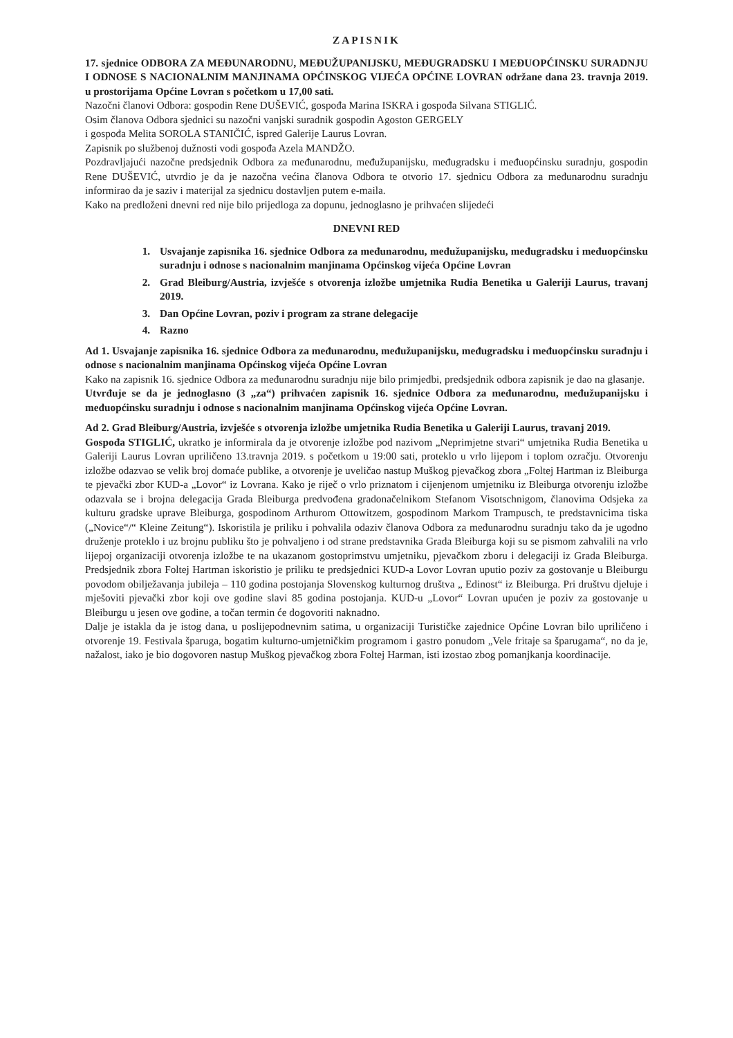ZAPISNIK
17. sjednice ODBORA ZA MEĐUNARODNU, MEĐUŽUPANIJSKU, MEĐUGRADSKU I MEĐUOPĆINSKU SURADNJU I ODNOSE S NACIONALNIM MANJINAMA OPĆINSKOG VIJEĆA OPĆINE LOVRAN održane dana 23. travnja 2019. u prostorijama Općine Lovran s početkom u 17,00 sati.
Nazočni članovi Odbora: gospodin Rene DUŠEVIĆ, gospođa Marina ISKRA i gospođa Silvana STIGLIĆ.
Osim članova Odbora sjednici su nazočni vanjski suradnik gospodin Agoston GERGELY
i gospođa Melita SOROLA STANIČIĆ, ispred Galerije Laurus Lovran.
Zapisnik po službenoj dužnosti vodi gospođa Azela MANDŽO.
Pozdravljajući nazočne predsjednik Odbora za međunarodnu, međužupanijsku, međugradsku i međuopćinsku suradnju, gospodin Rene DUŠEVIĆ, utvrdio je da je nazočna većina članova Odbora te otvorio 17. sjednicu Odbora za međunarodnu suradnju informirao da je saziv i materijal za sjednicu dostavljen putem e-maila.
Kako na predloženi dnevni red nije bilo prijedloga za dopunu, jednoglasno je prihvaćen slijedeći
DNEVNI RED
1. Usvajanje zapisnika 16. sjednice Odbora za međunarodnu, međužupanijsku, međugradsku i međuopćinsku suradnju i odnose s nacionalnim manjinama Općinskog vijeća Općine Lovran
2. Grad Bleiburg/Austria, izvješće s otvorenja izložbe umjetnika Rudia Benetika u Galeriji Laurus, travanj 2019.
3. Dan Općine Lovran, poziv i program za strane delegacije
4. Razno
Ad 1. Usvajanje zapisnika 16. sjednice Odbora za međunarodnu, međužupanijsku, međugradsku i međuopćinsku suradnju i odnose s nacionalnim manjinama Općinskog vijeća Općine Lovran
Kako na zapisnik 16. sjednice Odbora za međunarodnu suradnju nije bilo primjedbi, predsjednik odbora zapisnik je dao na glasanje.
Utvrđuje se da je jednoglasno (3 „za“) prihvaćen zapisnik 16. sjednice Odbora za međunarodnu, međužupanijsku i međuopćinsku suradnju i odnose s nacionalnim manjinama Općinskog vijeća Općine Lovran.
Ad 2. Grad Bleiburg/Austria, izvješće s otvorenja izložbe umjetnika Rudia Benetika u Galeriji Laurus, travanj 2019.
Gospođa STIGLIĆ, ukratko je informirala da je otvorenje izložbe pod nazivom „Neprimjetne stvari“ umjetnika Rudia Benetika u Galeriji Laurus Lovran upriličeno 13.travnja 2019. s početkom u 19:00 sati, proteklo u vrlo lijepom i toplom ozračju. Otvorenju izložbe odazvao se velik broj domaće publike, a otvorenje je uveličao nastup Muškog pjevačkog zbora „Foltej Hartman iz Bleiburga te pjevački zbor KUD-a „Lovor“ iz Lovrana. Kako je riječ o vrlo priznatom i cijenjenom umjetniku iz Bleiburga otvorenju izložbe odazvala se i brojna delegacija Grada Bleiburga predvođena gradonačelnikom Stefanom Visotschnigom, članovima Odsjeka za kulturu gradske uprave Bleiburga, gospodinom Arthurom Ottowitzem, gospodinom Markom Trampusch, te predstavnicima tiska („Novice“/“ Kleine Zeitung“). Iskoristila je priliku i pohvalila odaziv članova Odbora za međunarodnu suradnju tako da je ugodno druženje proteklo i uz brojnu publiku što je pohvaljeno i od strane predstavnika Grada Bleiburga koji su se pismom zahvalili na vrlo lijepoj organizaciji otvorenja izložbe te na ukazanom gostoprimstvu umjetniku, pjevačkom zboru i delegaciji iz Grada Bleiburga. Predsjednik zbora Foltej Hartman iskoristio je priliku te predsjednici KUD-a Lovor Lovran uputio poziv za gostovanje u Bleiburgu povodom obilježavanja jubileja – 110 godina postojanja Slovenskog kulturnog društva „ Edinost“ iz Bleiburga. Pri društvu djeluje i mješoviti pjevački zbor koji ove godine slavi 85 godina postojanja. KUD-u „Lovor“ Lovran upućen je poziv za gostovanje u Bleiburgu u jesen ove godine, a točan termin će dogovoriti naknadno.
Dalje je istakla da je istog dana, u poslijepodnevnim satima, u organizaciji Turističke zajednice Općine Lovran bilo upriličeno i otvorenje 19. Festivala šparuga, bogatim kulturno-umjetničkim programom i gastro ponudom „Vele fritaje sa šparugama“, no da je, nažalost, iako je bio dogovoren nastup Muškog pjevačkog zbora Foltej Harman, isti izostao zbog pomanjkanja koordinacije.